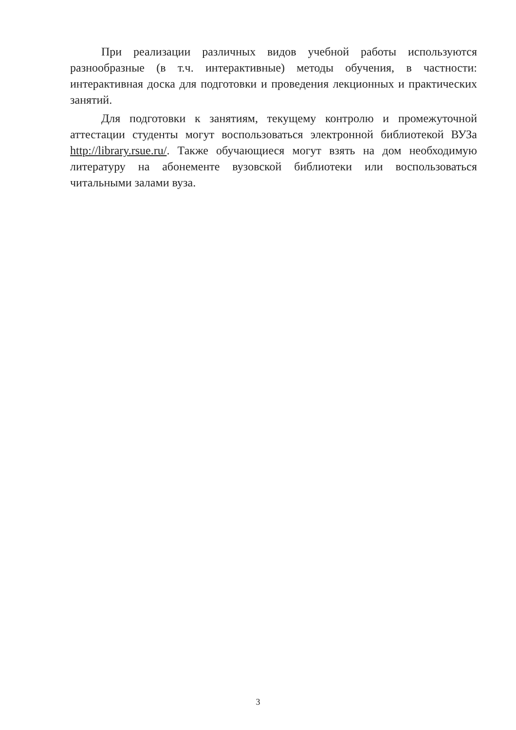При реализации различных видов учебной работы используются разнообразные (в т.ч. интерактивные) методы обучения, в частности: интерактивная доска для подготовки и проведения лекционных и практических занятий.
Для подготовки к занятиям, текущему контролю и промежуточной аттестации студенты могут воспользоваться электронной библиотекой ВУЗа http://library.rsue.ru/. Также обучающиеся могут взять на дом необходимую литературу на абонементе вузовской библиотеки или воспользоваться читальными залами вуза.
3